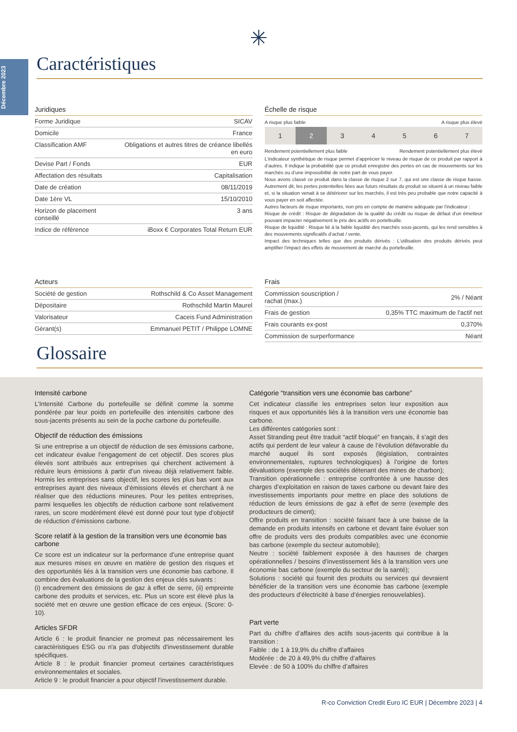Décembre 2023
✳
Caractéristiques
Juridiques
| Forme Juridique | SICAV |
| Domicile | France |
| Classification AMF | Obligations et autres titres de créance libellés en euro |
| Devise Part / Fonds | EUR |
| Affectation des résultats | Capitalisation |
| Date de création | 08/11/2019 |
| Date 1ère VL | 15/10/2010 |
| Horizon de placement conseillé | 3 ans |
| Indice de référence | iBoxx € Corporates Total Return EUR |
Échelle de risque
A risque plus faible A risque plus élevé
| 1 | 2 | 3 | 4 | 5 | 6 | 7 |
Rendement potentiellement plus faible Rendement potentiellement plus élevé
L’indicateur synthétique de risque permet d’apprécier le niveau de risque de ce produit par rapport à d’autres. Il indique la probabilité que ce produit enregistre des pertes en cas de mouvements sur les marchés ou d’une impossibilité de notre part de vous payer.
Nous avons classé ce produit dans la classe de risque 2 sur 7, qui est une classe de risque basse. Autrement dit, les pertes potentielles liées aux futurs résultats du produit se situent à un niveau faible et, si la situation venait à se détériorer sur les marchés, il est très peu probable que notre capacité à vous payer en soit affectée.
Autres facteurs de risque importants, non pris en compte de manière adéquate par l'indicateur :
Risque de crédit : Risque de dégradation de la qualité du crédit ou risque de défaut d'un émetteur pouvant impacter négativement le prix des actifs en portefeuille.
Risque de liquidité : Risque lié à la faible liquidité des marchés sous-jacents, qui les rend sensibles à des mouvements significatifs d’achat / vente.
Impact des techniques telles que des produits dérivés : L'utilisation des produits dérivés peut amplifier l'impact des effets de mouvement de marché du portefeuille.
Acteurs
| Société de gestion | Rothschild & Co Asset Management |
| Dépositaire | Rothschild Martin Maurel |
| Valorisateur | Caceis Fund Administration |
| Gérant(s) | Emmanuel PETIT / Philippe LOMNE |
Frais
| Commission souscription / rachat (max.) | 2% / Néant |
| Frais de gestion | 0,35% TTC maximum de l'actif net |
| Frais courants ex-post | 0,370% |
| Commission de surperformance | Néant |
Glossaire
Intensité carbone
L’Intensité Carbone du portefeuille se définit comme la somme pondérée par leur poids en portefeuille des intensités carbone des sous-jacents présents au sein de la poche carbone du portefeuille.
Objectif de réduction des émissions
Si une entreprise a un objectif de réduction de ses émissions carbone, cet indicateur évalue l’engagement de cet objectif. Des scores plus élevés sont attribués aux entreprises qui cherchent activement à réduire leurs émissions à partir d’un niveau déjà relativement faible. Hormis les entreprises sans objectif, les scores les plus bas vont aux entreprises ayant des niveaux d’émissions élevés et cherchant à ne réaliser que des réductions mineures. Pour les petites entreprises, parmi lesquelles les objectifs de réduction carbone sont relativement rares, un score modérément élevé est donné pour tout type d’objectif de réduction d’émissions carbone.
Score relatif à la gestion de la transition vers une économie bas carbone
Ce score est un indicateur sur la performance d’une entreprise quant aux mesures mises en œuvre en matière de gestion des risques et des opportunités liés à la transition vers une économie bas carbone. Il combine des évaluations de la gestion des enjeux clés suivants :
(i) encadrement des émissions de gaz à effet de serre, (ii) empreinte carbone des produits et services, etc. Plus un score est élevé plus la société met en œuvre une gestion efficace de ces enjeux. (Score: 0-10).
Articles SFDR
Article 6 : le produit financier ne promeut pas nécessairement les caractéristiques ESG ou n'a pas d'objectifs d'investissement durable spécifiques.
Article 8 : le produit financier promeut certaines caractéristiques environnementales et sociales.
Article 9 : le produit financier a pour objectif l'investissement durable.
Catégorie “transition vers une économie bas carbone”
Cet indicateur classifie les entreprises selon leur exposition aux risques et aux opportunités liés à la transition vers une économie bas carbone.
Les différentes catégories sont :
Asset Stranding peut être traduit “actif bloqué” en français, il s’agit des actifs qui perdent de leur valeur à cause de l’évolution défavorable du marché auquel ils sont exposés (législation, contraintes environnementales, ruptures technologiques) à l’origine de fortes dévaluations (exemple des sociétés détenant des mines de charbon);
Transition opérationnelle : entreprise confrontée à une hausse des charges d’exploitation en raison de taxes carbone ou devant faire des investissements importants pour mettre en place des solutions de réduction de leurs émissions de gaz à effet de serre (exemple des producteurs de ciment);
Offre produits en transition : société faisant face à une baisse de la demande en produits intensifs en carbone et devant faire évoluer son offre de produits vers des produits compatibles avec une économie bas carbone (exemple du secteur automobile);
Neutre : société faiblement exposée à des hausses de charges opérationnelles / besoins d’investissement liés à la transition vers une économie bas carbone (exemple du secteur de la santé);
Solutions : société qui fournit des produits ou services qui devraient bénéficier de la transition vers une économie bas carbone (exemple des producteurs d’électricité à base d’énergies renouvelables).
Part verte
Part du chiffre d’affaires des actifs sous-jacents qui contribue à la transition :
Faible : de 1 à 19,9% du chiffre d’affaires
Modérée : de 20 à 49,9% du chiffre d’affaires
Elevée : de 50 à 100% du chiffre d’affaires
R-co Conviction Credit Euro IC EUR | Décembre 2023 | 4